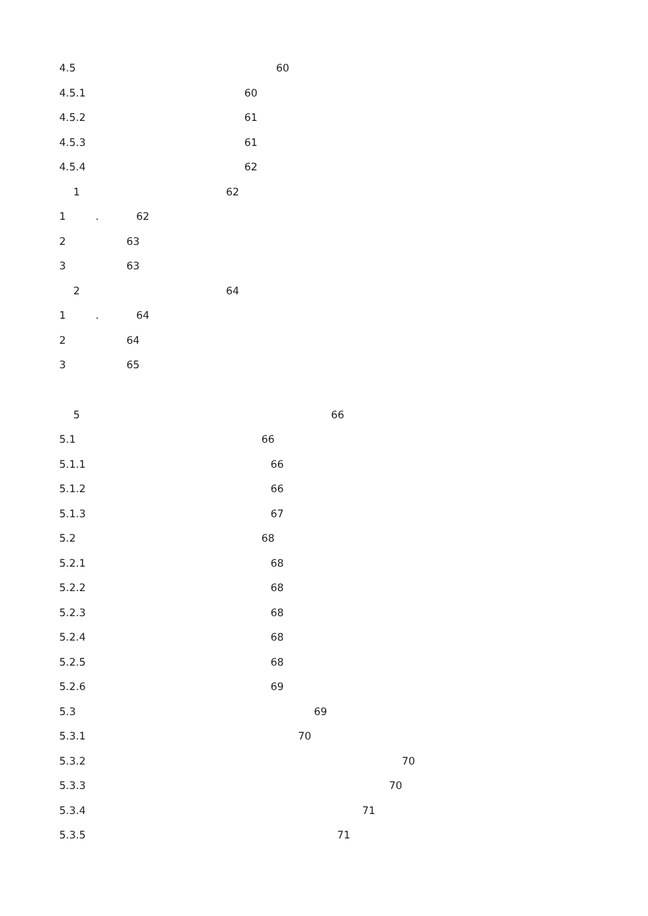4.5 60
4.5.1 60
4.5.2 61
4.5.3 61
4.5.4 62
1 62
1 . 62
2 63
3 63
2 64
1 . 64
2 64
3 65
5 66
5.1 66
5.1.1 66
5.1.2 66
5.1.3 67
5.2 68
5.2.1 68
5.2.2 68
5.2.3 68
5.2.4 68
5.2.5 68
5.2.6 69
5.3 69
5.3.1 70
5.3.2 70
5.3.3 70
5.3.4 71
5.3.5 71